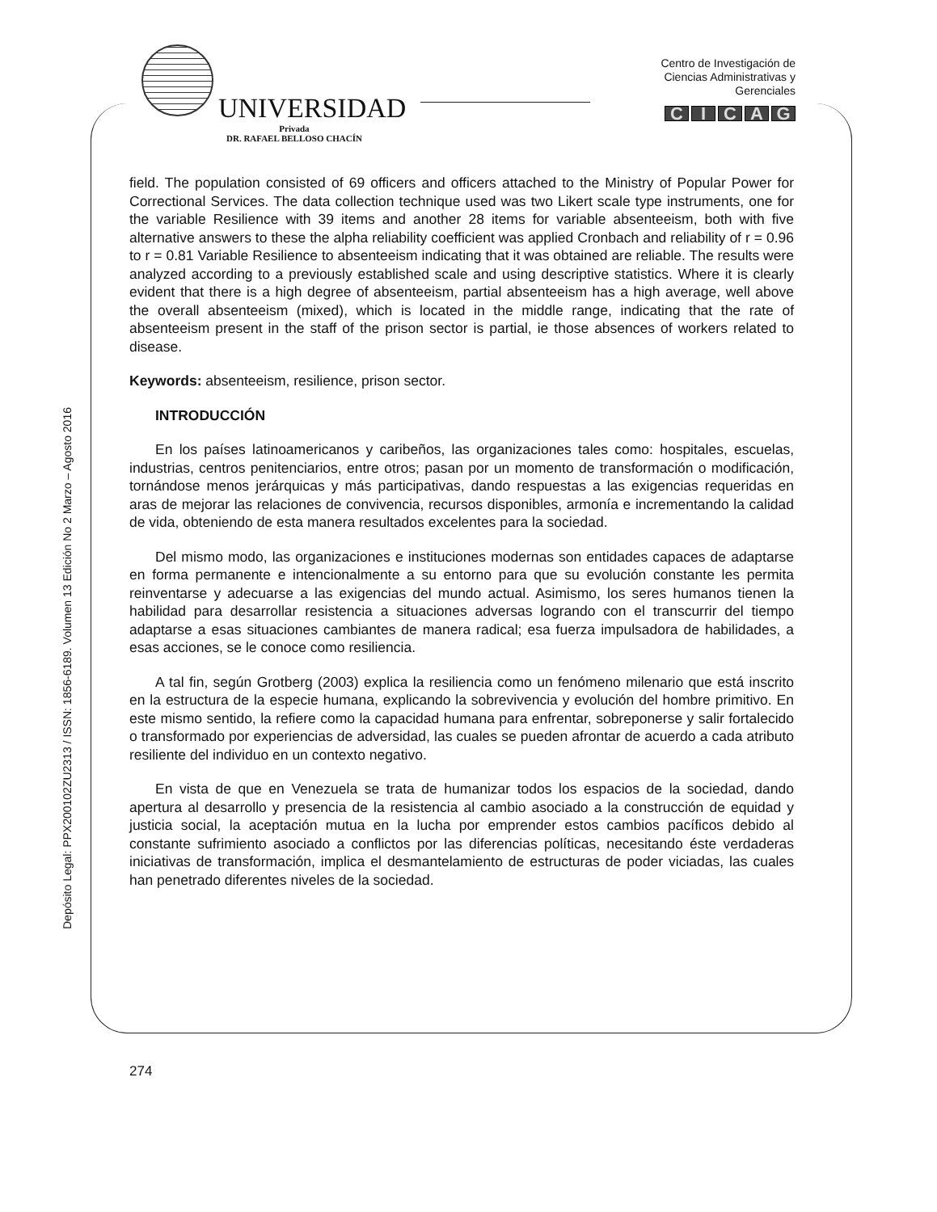UNIVERSIDAD
Privada
DR. RAFAEL BELLOSO CHACÍN
Centro de Investigación de
Ciencias Administrativas y
Gerenciales
CICAG
field. The population consisted of 69 officers and officers attached to the Ministry of Popular Power for Correctional Services. The data collection technique used was two Likert scale type instruments, one for the variable Resilience with 39 items and another 28 items for variable absenteeism, both with five alternative answers to these the alpha reliability coefficient was applied Cronbach and reliability of r = 0.96 to r = 0.81 Variable Resilience to absenteeism indicating that it was obtained are reliable. The results were analyzed according to a previously established scale and using descriptive statistics. Where it is clearly evident that there is a high degree of absenteeism, partial absenteeism has a high average, well above the overall absenteeism (mixed), which is located in the middle range, indicating that the rate of absenteeism present in the staff of the prison sector is partial, ie those absences of workers related to disease.
Keywords: absenteeism, resilience, prison sector.
INTRODUCCIÓN
En los países latinoamericanos y caribeños, las organizaciones tales como: hospitales, escuelas, industrias, centros penitenciarios, entre otros; pasan por un momento de transformación o modificación, tornándose menos jerárquicas y más participativas, dando respuestas a las exigencias requeridas en aras de mejorar las relaciones de convivencia, recursos disponibles, armonía e incrementando la calidad de vida, obteniendo de esta manera resultados excelentes para la sociedad.
Del mismo modo, las organizaciones e instituciones modernas son entidades capaces de adaptarse en forma permanente e intencionalmente a su entorno para que su evolución constante les permita reinventarse y adecuarse a las exigencias del mundo actual. Asimismo, los seres humanos tienen la habilidad para desarrollar resistencia a situaciones adversas logrando con el transcurrir del tiempo adaptarse a esas situaciones cambiantes de manera radical; esa fuerza impulsadora de habilidades, a esas acciones, se le conoce como resiliencia.
A tal fin, según Grotberg (2003) explica la resiliencia como un fenómeno milenario que está inscrito en la estructura de la especie humana, explicando la sobrevivencia y evolución del hombre primitivo. En este mismo sentido, la refiere como la capacidad humana para enfrentar, sobreponerse y salir fortalecido o transformado por experiencias de adversidad, las cuales se pueden afrontar de acuerdo a cada atributo resiliente del individuo en un contexto negativo.
En vista de que en Venezuela se trata de humanizar todos los espacios de la sociedad, dando apertura al desarrollo y presencia de la resistencia al cambio asociado a la construcción de equidad y justicia social, la aceptación mutua en la lucha por emprender estos cambios pacíficos debido al constante sufrimiento asociado a conflictos por las diferencias políticas, necesitando éste verdaderas iniciativas de transformación, implica el desmantelamiento de estructuras de poder viciadas, las cuales han penetrado diferentes niveles de la sociedad.
Depósito Legal: PPX200102ZU2313 / ISSN: 1856-6189. Volumen 13 Edición No 2 Marzo – Agosto 2016
274